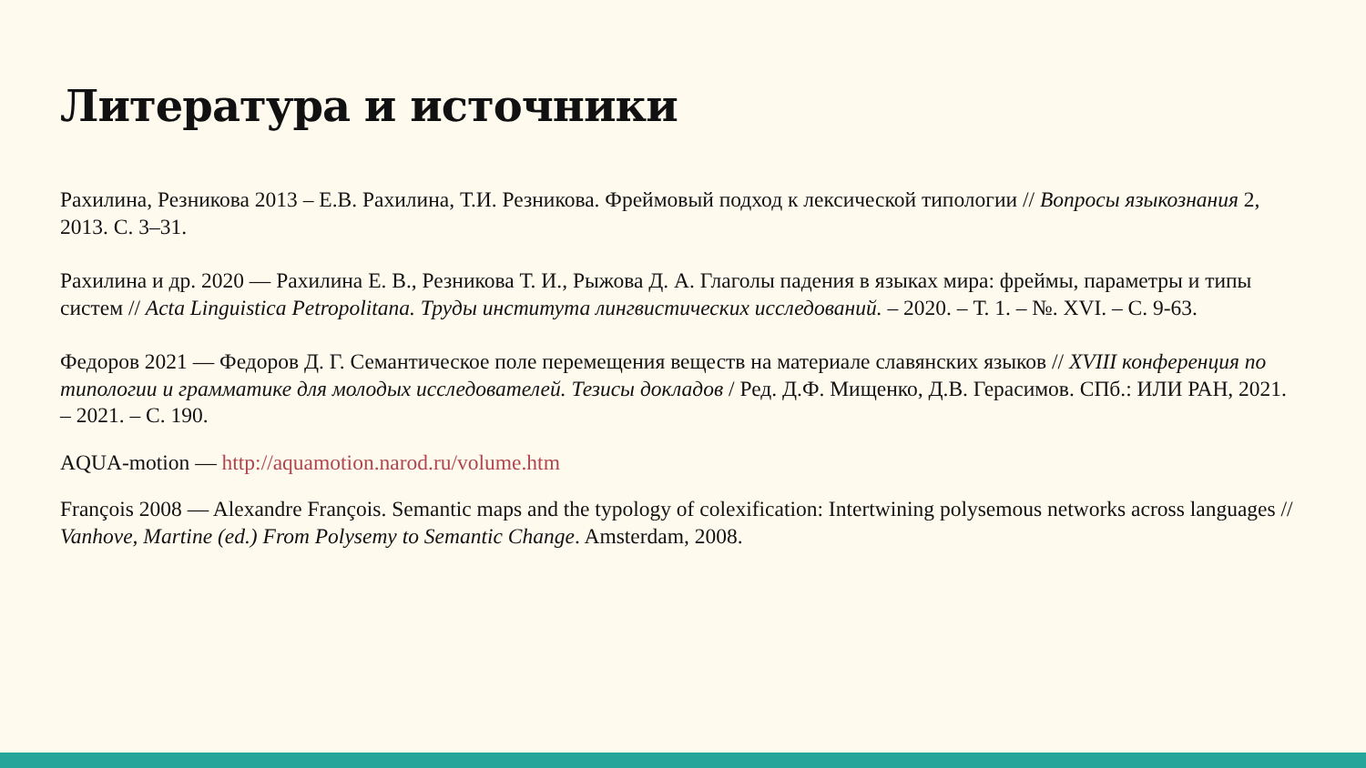Литература и источники
Рахилина, Резникова 2013 – Е.В. Рахилина, Т.И. Резникова. Фреймовый подход к лексической типологии // Вопросы языкознания 2, 2013. С. 3–31.
Рахилина и др. 2020 — Рахилина Е. В., Резникова Т. И., Рыжова Д. А. Глаголы падения в языках мира: фреймы, параметры и типы систем // Acta Linguistica Petropolitana. Труды института лингвистических исследований. – 2020. – Т. 1. – №. XVI. – С. 9-63.
Федоров 2021 — Федоров Д. Г. Семантическое поле перемещения веществ на материале славянских языков // XVIII конференция по типологии и грамматике для молодых исследователей. Тезисы докладов / Ред. Д.Ф. Мищенко, Д.В. Герасимов. СПб.: ИЛИ РАН, 2021. – 2021. – С. 190.
AQUA-motion — http://aquamotion.narod.ru/volume.htm
François 2008 — Alexandre François. Semantic maps and the typology of colexification: Intertwining polysemous networks across languages // Vanhove, Martine (ed.) From Polysemy to Semantic Change. Amsterdam, 2008.